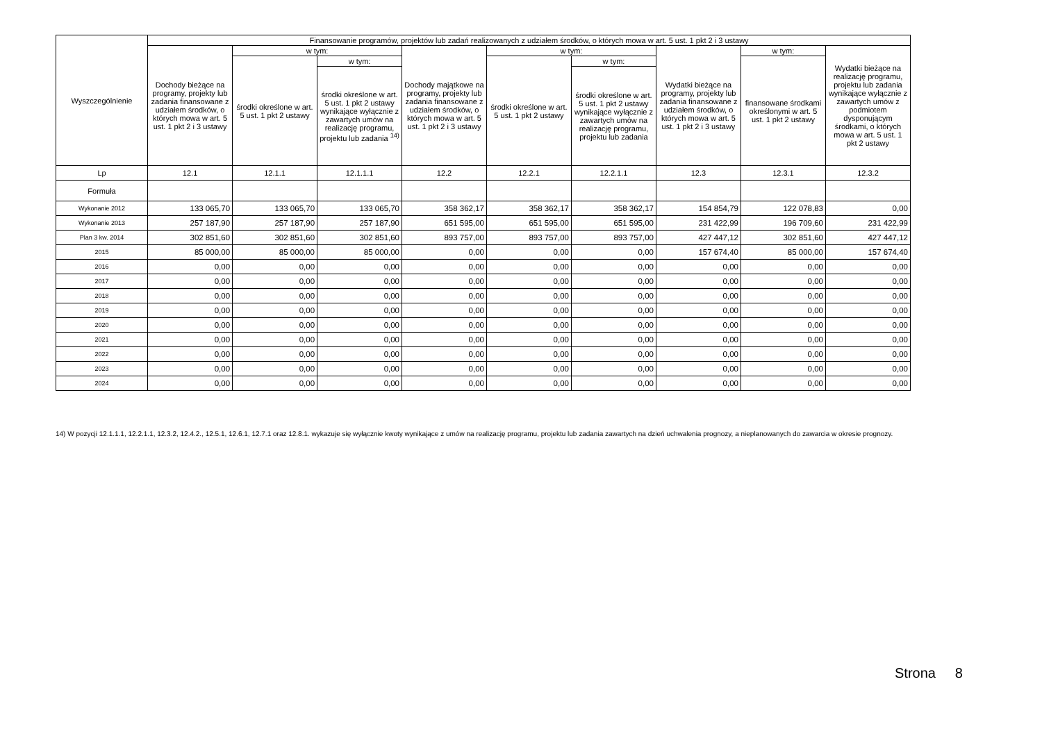| Wyszczególnienie | Finansowanie programów, projektów lub zadań realizowanych z udziałem środków, o których mowa w art. 5 ust. 1 pkt 2 i 3 ustawy | | | | | | | | |
| --- | --- | --- | --- | --- | --- | --- | --- | --- | --- |
| | Dochody bieżące na programy, projekty lub zadania finansowane z udziałem środków, o których mowa w art. 5 ust. 1 pkt 2 i 3 ustawy | w tym: | | Dochody majątkowe na programy, projekty lub zadania finansowane z udziałem środków, o których mowa w art. 5 ust. 1 pkt 2 i 3 ustawy | w tym: | | Wydatki bieżące na programy, projekty lub zadania finansowane z udziałem środków, o których mowa w art. 5 ust. 1 pkt 2 i 3 ustawy | w tym: | Wydatki bieżące na realizację programu, projektu lub zadania wynikające wyłącznie z zawartych umów z podmiotem dysponującym środkami, o których mowa w art. 5 ust. 1 pkt 2 ustawy |
| | | środki określone w art. 5 ust. 1 pkt 2 ustawy | w tym: | | środki określone w art. 5 ust. 1 pkt 2 ustawy | w tym: | | finansowane środkami określonymi w art. 5 ust. 1 pkt 2 ustawy | |
| | | | środki określone w art. 5 ust. 1 pkt 2 ustawy wynikające wyłącznie z zawartych umów na realizację programu, projektu lub zadania <sup>14)</sup> | | | środki określone w art. 5 ust. 1 pkt 2 ustawy wynikające wyłącznie z zawartych umów na realizację programu, projektu lub zadania | | | |
| Lp | 12.1 | 12.1.1 | 12.1.1.1 | 12.2 | 12.2.1 | 12.2.1.1 | 12.3 | 12.3.1 | 12.3.2 |
| Formuła | | | | | | | | | |
| Wykonanie 2012 | 133 065,70 | 133 065,70 | 133 065,70 | 358 362,17 | 358 362,17 | 358 362,17 | 154 854,79 | 122 078,83 | 0,00 |
| Wykonanie 2013 | 257 187,90 | 257 187,90 | 257 187,90 | 651 595,00 | 651 595,00 | 651 595,00 | 231 422,99 | 196 709,60 | 231 422,99 |
| Plan 3 kw. 2014 | 302 851,60 | 302 851,60 | 302 851,60 | 893 757,00 | 893 757,00 | 893 757,00 | 427 447,12 | 302 851,60 | 427 447,12 |
| 2015 | 85 000,00 | 85 000,00 | 85 000,00 | 0,00 | 0,00 | 0,00 | 157 674,40 | 85 000,00 | 157 674,40 |
| 2016 | 0,00 | 0,00 | 0,00 | 0,00 | 0,00 | 0,00 | 0,00 | 0,00 | 0,00 |
| 2017 | 0,00 | 0,00 | 0,00 | 0,00 | 0,00 | 0,00 | 0,00 | 0,00 | 0,00 |
| 2018 | 0,00 | 0,00 | 0,00 | 0,00 | 0,00 | 0,00 | 0,00 | 0,00 | 0,00 |
| 2019 | 0,00 | 0,00 | 0,00 | 0,00 | 0,00 | 0,00 | 0,00 | 0,00 | 0,00 |
| 2020 | 0,00 | 0,00 | 0,00 | 0,00 | 0,00 | 0,00 | 0,00 | 0,00 | 0,00 |
| 2021 | 0,00 | 0,00 | 0,00 | 0,00 | 0,00 | 0,00 | 0,00 | 0,00 | 0,00 |
| 2022 | 0,00 | 0,00 | 0,00 | 0,00 | 0,00 | 0,00 | 0,00 | 0,00 | 0,00 |
| 2023 | 0,00 | 0,00 | 0,00 | 0,00 | 0,00 | 0,00 | 0,00 | 0,00 | 0,00 |
| 2024 | 0,00 | 0,00 | 0,00 | 0,00 | 0,00 | 0,00 | 0,00 | 0,00 | 0,00 |
14) W pozycji 12.1.1.1, 12.2.1.1, 12.3.2, 12.4.2., 12.5.1, 12.6.1, 12.7.1 oraz 12.8.1. wykazuje się wyłącznie kwoty wynikające z umów na realizację programu, projektu lub zadania zawartych na dzień uchwalenia prognozy, a nieplanowanych do zawarcia w okresie prognozy.
Strona 8